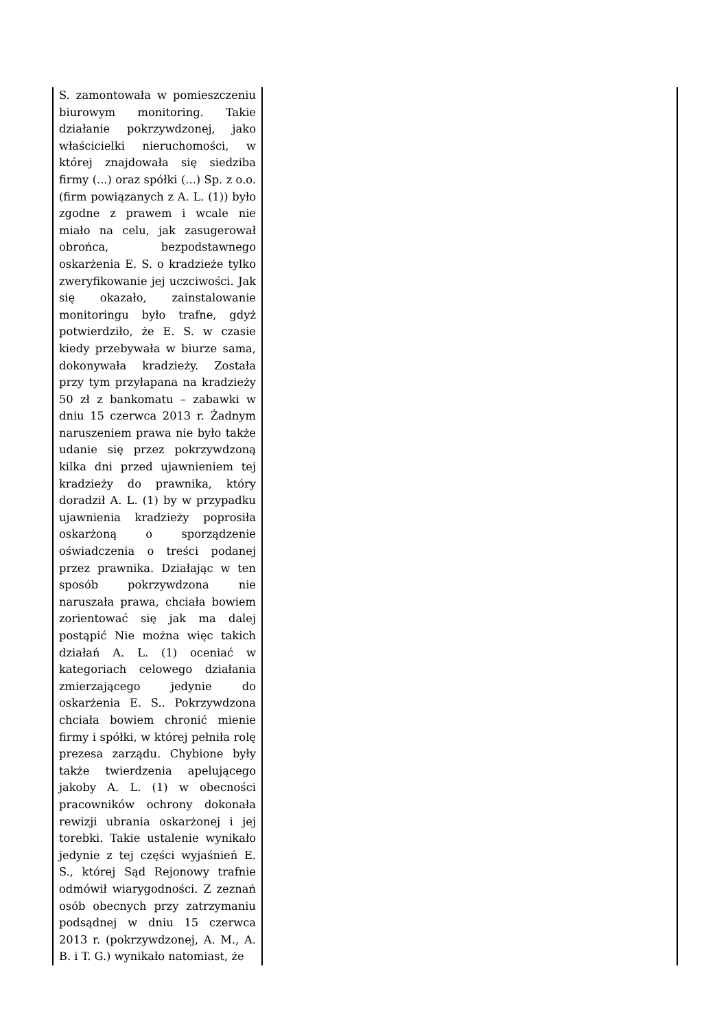| S. zamontowała w pomieszczeniu biurowym monitoring. Takie działanie pokrzywdzonej, jako właścicielki nieruchomości, w której znajdowała się siedziba firmy (...) oraz spółki (...) Sp. z o.o. (firm powiązanych z A. L. (1)) było zgodne z prawem i wcale nie miało na celu, jak zasugerował obrońca, bezpodstawnego oskarżenia E. S. o kradzieże tylko zweryfikowanie jej uczciwości. Jak się okazało, zainstalowanie monitoringu było trafne, gdyż potwierdziło, że E. S. w czasie kiedy przebywała w biurze sama, dokonywała kradzieży. Została przy tym przyłapana na kradzieży 50 zł z bankomatu – zabawki w dniu 15 czerwca 2013 r. Żadnym naruszeniem prawa nie było także udanie się przez pokrzywdzoną kilka dni przed ujawnieniem tej kradzieży do prawnika, który doradził A. L. (1) by w przypadku ujawnienia kradzieży poprosiła oskarżoną o sporządzenie oświadczenia o treści podanej przez prawnika. Działając w ten sposób pokrzywdzona nie naruszała prawa, chciała bowiem zorientować się jak ma dalej postąpić Nie można więc takich działań A. L. (1) oceniać w kategoriach celowego działania zmierzającego jedynie do oskarżenia E. S.. Pokrzywdzona chciała bowiem chronić mienie firmy i spółki, w której pełniła rolę prezesa zarządu. Chybione były także twierdzenia apelującego jakoby A. L. (1) w obecności pracowników ochrony dokonała rewizji ubrania oskarżonej i jej torebki. Takie ustalenie wynikało jedynie z tej części wyjaśnień E. S., której Sąd Rejonowy trafnie odmówił wiarygodności. Z zeznań osób obecnych przy zatrzymaniu podsądnej w dniu 15 czerwca 2013 r. (pokrzywdzonej, A. M., A. B. i T. G.) wynikało natomiast, że | |